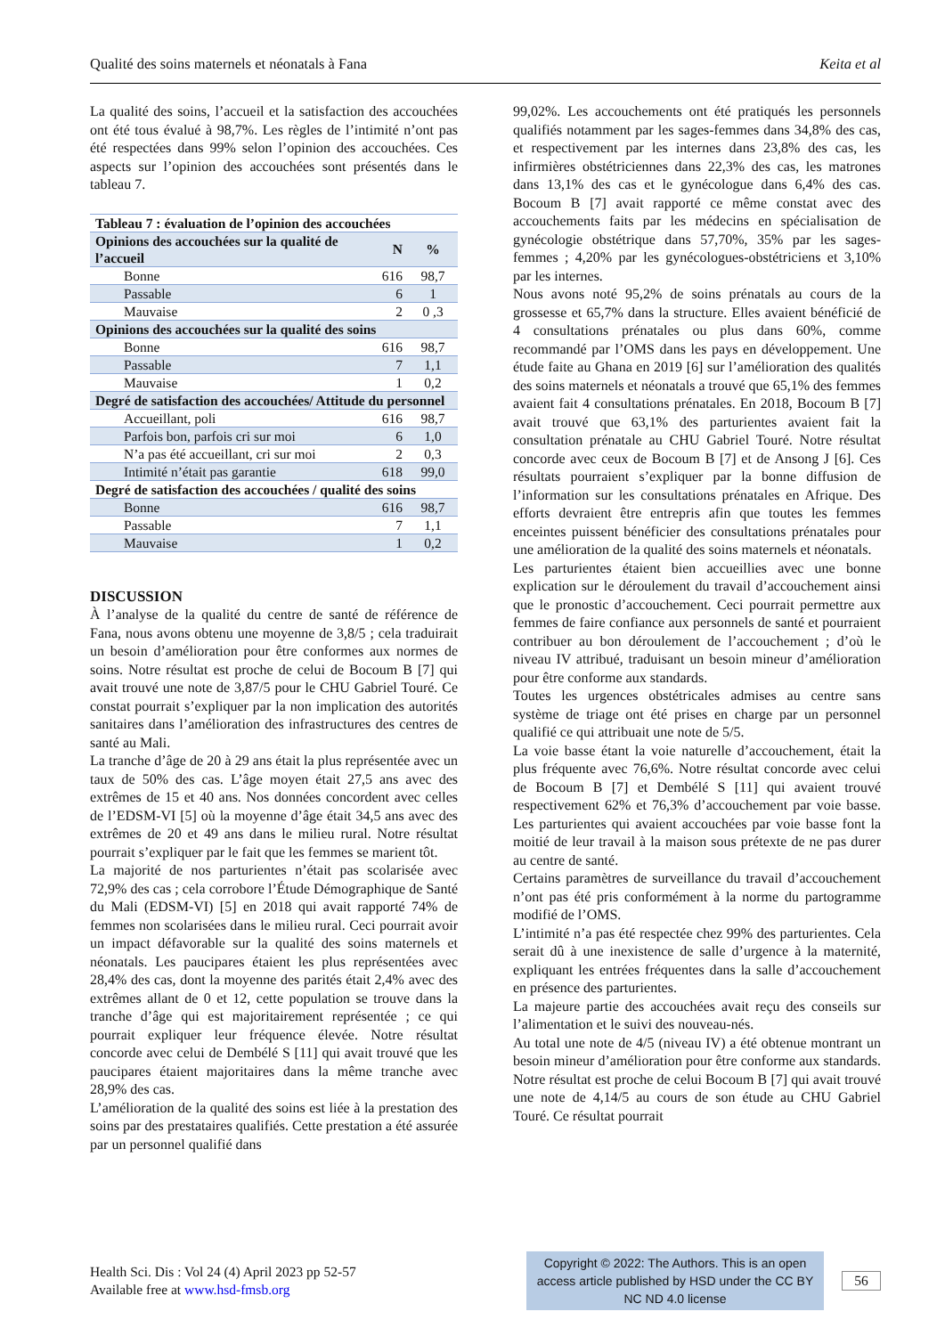Qualité des soins maternels et néonatals à Fana Keita et al
La qualité des soins, l’accueil et la satisfaction des accouchées ont été tous évalué à 98,7%. Les règles de l’intimité n’ont pas été respectées dans 99% selon l’opinion des accouchées. Ces aspects sur l’opinion des accouchées sont présentés dans le tableau 7.
| Tableau 7 : évaluation de l’opinion des accouchées | | |
| --- | --- | --- |
| Opinions des accouchées sur la qualité de l’accueil | N | % |
| Bonne | 616 | 98,7 |
| Passable | 6 | 1 |
| Mauvaise | 2 | 0 ,3 |
| Opinions des accouchées sur la qualité des soins | | |
| Bonne | 616 | 98,7 |
| Passable | 7 | 1,1 |
| Mauvaise | 1 | 0,2 |
| Degré de satisfaction des accouchées/ Attitude du personnel | | |
| Accueillant, poli | 616 | 98,7 |
| Parfois bon, parfois cri sur moi | 6 | 1,0 |
| N’a pas été accueillant, cri sur moi | 2 | 0,3 |
| Intimité n’était pas garantie | 618 | 99,0 |
| Degré de satisfaction des accouchées / qualité des soins | | |
| Bonne | 616 | 98,7 |
| Passable | 7 | 1,1 |
| Mauvaise | 1 | 0,2 |
DISCUSSION
À l’analyse de la qualité du centre de santé de référence de Fana, nous avons obtenu une moyenne de 3,8/5 ; cela traduirait un besoin d’amélioration pour être conformes aux normes de soins. Notre résultat est proche de celui de Bocoum B [7] qui avait trouvé une note de 3,87/5 pour le CHU Gabriel Touré. Ce constat pourrait s’expliquer par la non implication des autorités sanitaires dans l’amélioration des infrastructures des centres de santé au Mali.
La tranche d’âge de 20 à 29 ans était la plus représentée avec un taux de 50% des cas. L’âge moyen était 27,5 ans avec des extrêmes de 15 et 40 ans. Nos données concordent avec celles de l’EDSM-VI [5] où la moyenne d’âge était 34,5 ans avec des extrêmes de 20 et 49 ans dans le milieu rural. Notre résultat pourrait s’expliquer par le fait que les femmes se marient tôt.
La majorité de nos parturientes n’était pas scolarisée avec 72,9% des cas ; cela corrobore l’Étude Démographique de Santé du Mali (EDSM-VI) [5] en 2018 qui avait rapporté 74% de femmes non scolarisées dans le milieu rural. Ceci pourrait avoir un impact défavorable sur la qualité des soins maternels et néonatals. Les paucipares étaient les plus représentées avec 28,4% des cas, dont la moyenne des parités était 2,4% avec des extrêmes allant de 0 et 12, cette population se trouve dans la tranche d’âge qui est majoritairement représentée ; ce qui pourrait expliquer leur fréquence élevée. Notre résultat concorde avec celui de Dembélé S [11] qui avait trouvé que les paucipares étaient majoritaires dans la même tranche avec 28,9% des cas.
L’amélioration de la qualité des soins est liée à la prestation des soins par des prestataires qualifiés. Cette prestation a été assurée par un personnel qualifié dans
99,02%. Les accouchements ont été pratiqués les personnels qualifiés notamment par les sages-femmes dans 34,8% des cas, et respectivement par les internes dans 23,8% des cas, les infirmières obstétriciennes dans 22,3% des cas, les matrones dans 13,1% des cas et le gynécologue dans 6,4% des cas. Bocoum B [7] avait rapporté ce même constat avec des accouchements faits par les médecins en spécialisation de gynécologie obstétrique dans 57,70%, 35% par les sages-femmes ; 4,20% par les gynécologues-obstétriciens et 3,10% par les internes.
Nous avons noté 95,2% de soins prénatals au cours de la grossesse et 65,7% dans la structure. Elles avaient bénéficié de 4 consultations prénatales ou plus dans 60%, comme recommandé par l’OMS dans les pays en développement. Une étude faite au Ghana en 2019 [6] sur l’amélioration des qualités des soins maternels et néonatals a trouvé que 65,1% des femmes avaient fait 4 consultations prénatales. En 2018, Bocoum B [7] avait trouvé que 63,1% des parturientes avaient fait la consultation prénatale au CHU Gabriel Touré. Notre résultat concorde avec ceux de Bocoum B [7] et de Ansong J [6]. Ces résultats pourraient s’expliquer par la bonne diffusion de l’information sur les consultations prénatales en Afrique. Des efforts devraient être entrepris afin que toutes les femmes enceintes puissent bénéficier des consultations prénatales pour une amélioration de la qualité des soins maternels et néonatals.
Les parturientes étaient bien accueillies avec une bonne explication sur le déroulement du travail d’accouchement ainsi que le pronostic d’accouchement. Ceci pourrait permettre aux femmes de faire confiance aux personnels de santé et pourraient contribuer au bon déroulement de l’accouchement ; d’où le niveau IV attribué, traduisant un besoin mineur d’amélioration pour être conforme aux standards.
Toutes les urgences obstétricales admises au centre sans système de triage ont été prises en charge par un personnel qualifié ce qui attribuait une note de 5/5.
La voie basse étant la voie naturelle d’accouchement, était la plus fréquente avec 76,6%. Notre résultat concorde avec celui de Bocoum B [7] et Dembélé S [11] qui avaient trouvé respectivement 62% et 76,3% d’accouchement par voie basse. Les parturientes qui avaient accouchées par voie basse font la moitié de leur travail à la maison sous prétexte de ne pas durer au centre de santé.
Certains paramètres de surveillance du travail d’accouchement n’ont pas été pris conformément à la norme du partogramme modifié de l’OMS.
L’intimité n’a pas été respectée chez 99% des parturientes. Cela serait dû à une inexistence de salle d’urgence à la maternité, expliquant les entrées fréquentes dans la salle d’accouchement en présence des parturientes.
La majeure partie des accouchées avait reçu des conseils sur l’alimentation et le suivi des nouveau-nés.
Au total une note de 4/5 (niveau IV) a été obtenue montrant un besoin mineur d’amélioration pour être conforme aux standards. Notre résultat est proche de celui Bocoum B [7] qui avait trouvé une note de 4,14/5 au cours de son étude au CHU Gabriel Touré. Ce résultat pourrait
Health Sci. Dis : Vol 24 (4) April 2023 pp 52-57
Available free at www.hsd-fmsb.org
Copyright © 2022: The Authors. This is an open access article published by HSD under the CC BY NC ND 4.0 license
56